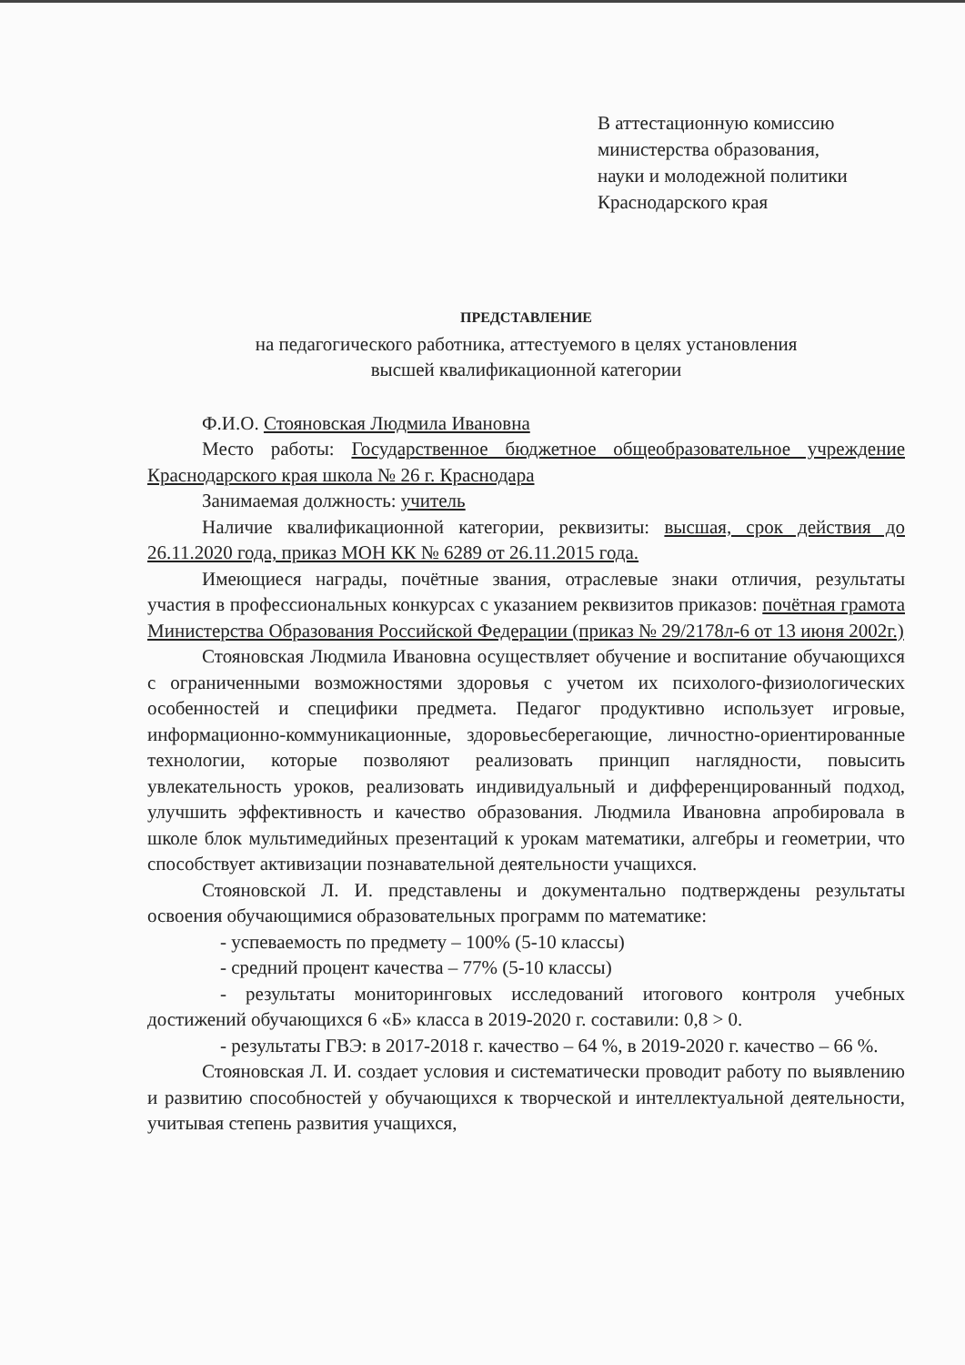В аттестационную комиссию
министерства образования,
науки и молодежной политики
Краснодарского края
ПРЕДСТАВЛЕНИЕ
на педагогического работника, аттестуемого в целях установления
высшей квалификационной категории
Ф.И.О. Стояновская Людмила Ивановна
Место работы: Государственное бюджетное общеобразовательное учреждение Краснодарского края школа № 26 г. Краснодара
Занимаемая должность: учитель
Наличие квалификационной категории, реквизиты: высшая, срок действия до 26.11.2020 года, приказ МОН КК № 6289 от 26.11.2015 года.
Имеющиеся награды, почётные звания, отраслевые знаки отличия, результаты участия в профессиональных конкурсах с указанием реквизитов приказов: почётная грамота Министерства Образования Российской Федерации (приказ № 29/2178л-6 от 13 июня 2002г.)
Стояновская Людмила Ивановна осуществляет обучение и воспитание обучающихся с ограниченными возможностями здоровья с учетом их психолого-физиологических особенностей и специфики предмета. Педагог продуктивно использует игровые, информационно-коммуникационные, здоровьесберегающие, личностно-ориентированные технологии, которые позволяют реализовать принцип наглядности, повысить увлекательность уроков, реализовать индивидуальный и дифференцированный подход, улучшить эффективность и качество образования. Людмила Ивановна апробировала в школе блок мультимедийных презентаций к урокам математики, алгебры и геометрии, что способствует активизации познавательной деятельности учащихся.
Стояновской Л. И. представлены и документально подтверждены результаты освоения обучающимися образовательных программ по математике:
- успеваемость по предмету – 100% (5-10 классы)
- средний процент качества – 77% (5-10 классы)
- результаты мониторинговых исследований итогового контроля учебных достижений обучающихся 6 «Б» класса в 2019-2020 г. составили: 0,8 > 0.
- результаты ГВЭ: в 2017-2018 г. качество – 64 %, в 2019-2020 г. качество – 66 %.
Стояновская Л. И. создает условия и систематически проводит работу по выявлению и развитию способностей у обучающихся к творческой и интеллектуальной деятельности, учитывая степень развития учащихся,